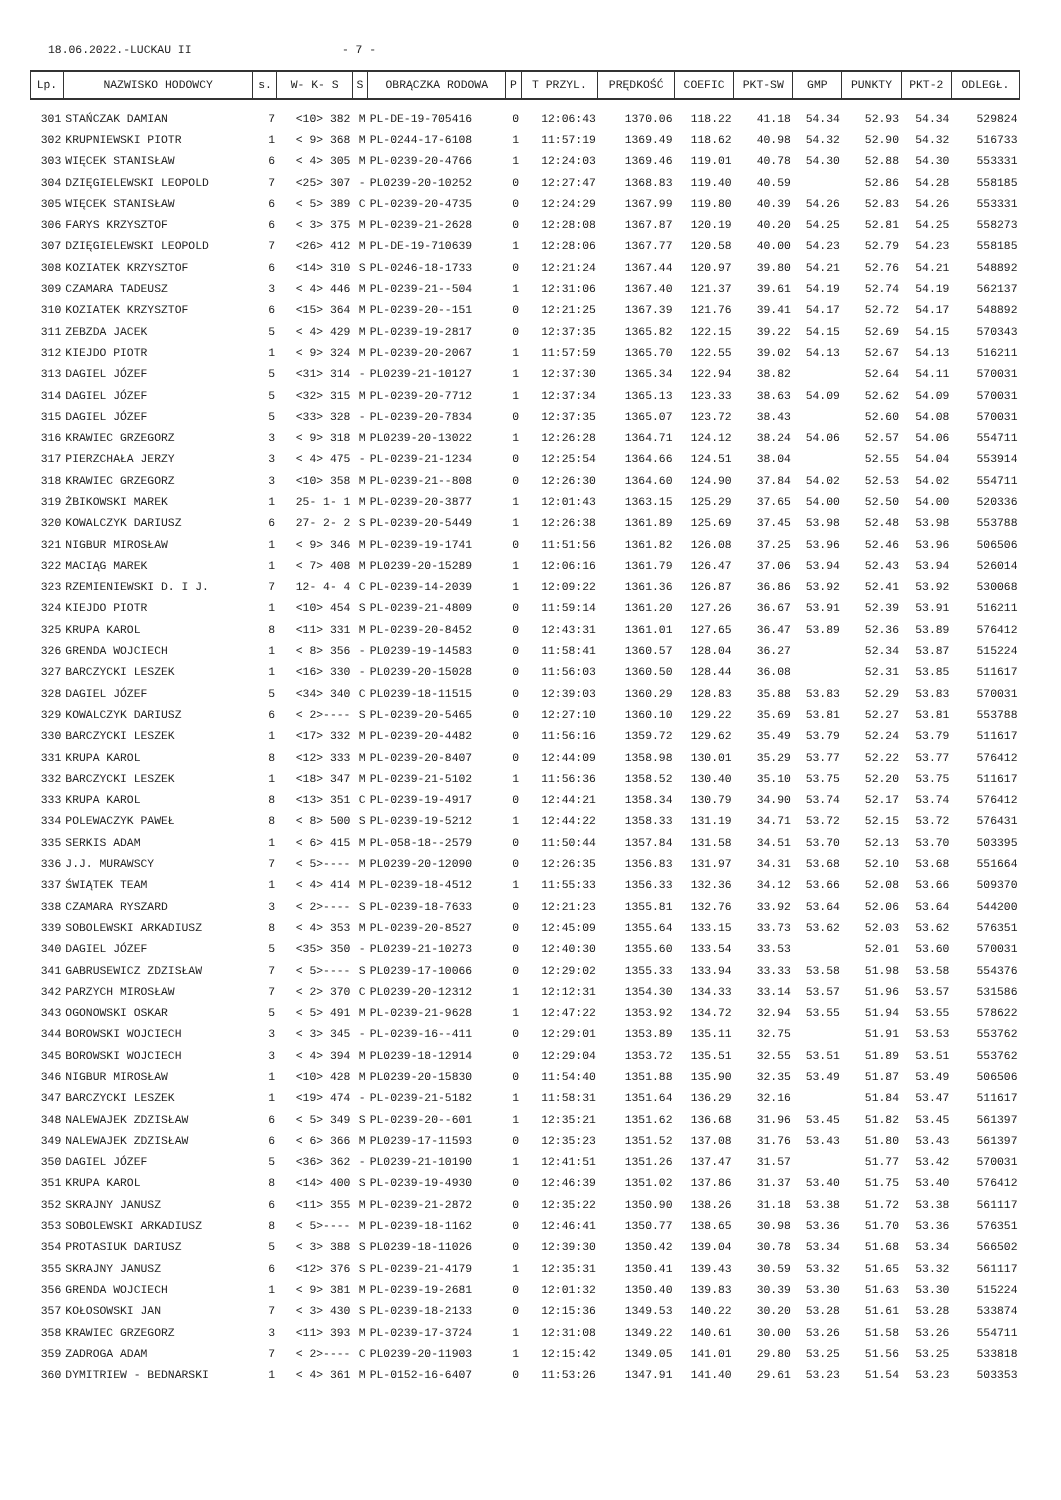18.06.2022.-LUCKAU II - 7 -
| Lp. | NAZWISKO HODOWCY | s. | W- K- S | S | OBRĄCZKA RODOWA | P | T PRZYL. | PRĘDKOŚĆ | COEFIC | PKT-SW | GMP | PUNKTY | PKT-2 | ODLEGŁ. |
| --- | --- | --- | --- | --- | --- | --- | --- | --- | --- | --- | --- | --- | --- | --- |
| 301 | STAŃCZAK DAMIAN | 7 | <10> 382 | M | PL-DE-19-705416 | 0 | 12:06:43 | 1370.06 | 118.22 | 41.18 | 54.34 | 52.93 | 54.34 | 529824 |
| 302 | KRUPNIEWSKI PIOTR | 1 | < 9> 368 | M | PL-0244-17-6108 | 1 | 11:57:19 | 1369.49 | 118.62 | 40.98 | 54.32 | 52.90 | 54.32 | 516733 |
| 303 | WIĘCEK STANISŁAW | 6 | < 4> 305 | M | PL-0239-20-4766 | 1 | 12:24:03 | 1369.46 | 119.01 | 40.78 | 54.30 | 52.88 | 54.30 | 553331 |
| 304 | DZIĘGIELEWSKI LEOPOLD | 7 | <25> 307 | - | PL0239-20-10252 | 0 | 12:27:47 | 1368.83 | 119.40 | 40.59 | | 52.86 | 54.28 | 558185 |
| 305 | WIĘCEK STANISŁAW | 6 | < 5> 389 | C | PL-0239-20-4735 | 0 | 12:24:29 | 1367.99 | 119.80 | 40.39 | 54.26 | 52.83 | 54.26 | 553331 |
| 306 | FARYS KRZYSZTOF | 6 | < 3> 375 | M | PL-0239-21-2628 | 0 | 12:28:08 | 1367.87 | 120.19 | 40.20 | 54.25 | 52.81 | 54.25 | 558273 |
| 307 | DZIĘGIELEWSKI LEOPOLD | 7 | <26> 412 | M | PL-DE-19-710639 | 1 | 12:28:06 | 1367.77 | 120.58 | 40.00 | 54.23 | 52.79 | 54.23 | 558185 |
| 308 | KOZIATEK KRZYSZTOF | 6 | <14> 310 | S | PL-0246-18-1733 | 0 | 12:21:24 | 1367.44 | 120.97 | 39.80 | 54.21 | 52.76 | 54.21 | 548892 |
| 309 | CZAMARA TADEUSZ | 3 | < 4> 446 | M | PL-0239-21--504 | 1 | 12:31:06 | 1367.40 | 121.37 | 39.61 | 54.19 | 52.74 | 54.19 | 562137 |
| 310 | KOZIATEK KRZYSZTOF | 6 | <15> 364 | M | PL-0239-20--151 | 0 | 12:21:25 | 1367.39 | 121.76 | 39.41 | 54.17 | 52.72 | 54.17 | 548892 |
| 311 | ZEBZDA JACEK | 5 | < 4> 429 | M | PL-0239-19-2817 | 0 | 12:37:35 | 1365.82 | 122.15 | 39.22 | 54.15 | 52.69 | 54.15 | 570343 |
| 312 | KIEJDO PIOTR | 1 | < 9> 324 | M | PL-0239-20-2067 | 1 | 11:57:59 | 1365.70 | 122.55 | 39.02 | 54.13 | 52.67 | 54.13 | 516211 |
| 313 | DAGIEL JÓZEF | 5 | <31> 314 | - | PL0239-21-10127 | 1 | 12:37:30 | 1365.34 | 122.94 | 38.82 | | 52.64 | 54.11 | 570031 |
| 314 | DAGIEL JÓZEF | 5 | <32> 315 | M | PL-0239-20-7712 | 1 | 12:37:34 | 1365.13 | 123.33 | 38.63 | 54.09 | 52.62 | 54.09 | 570031 |
| 315 | DAGIEL JÓZEF | 5 | <33> 328 | - | PL-0239-20-7834 | 0 | 12:37:35 | 1365.07 | 123.72 | 38.43 | | 52.60 | 54.08 | 570031 |
| 316 | KRAWIEC GRZEGORZ | 3 | < 9> 318 | M | PL0239-20-13022 | 1 | 12:26:28 | 1364.71 | 124.12 | 38.24 | 54.06 | 52.57 | 54.06 | 554711 |
| 317 | PIERZCHAŁA JERZY | 3 | < 4> 475 | - | PL-0239-21-1234 | 0 | 12:25:54 | 1364.66 | 124.51 | 38.04 | | 52.55 | 54.04 | 553914 |
| 318 | KRAWIEC GRZEGORZ | 3 | <10> 358 | M | PL-0239-21--808 | 0 | 12:26:30 | 1364.60 | 124.90 | 37.84 | 54.02 | 52.53 | 54.02 | 554711 |
| 319 | ŻBIKOWSKI MAREK | 1 | 25- 1- 1 | M | PL-0239-20-3877 | 1 | 12:01:43 | 1363.15 | 125.29 | 37.65 | 54.00 | 52.50 | 54.00 | 520336 |
| 320 | KOWALCZYK DARIUSZ | 6 | 27- 2- 2 | S | PL-0239-20-5449 | 1 | 12:26:38 | 1361.89 | 125.69 | 37.45 | 53.98 | 52.48 | 53.98 | 553788 |
| 321 | NIGBUR MIROSŁAW | 1 | < 9> 346 | M | PL-0239-19-1741 | 0 | 11:51:56 | 1361.82 | 126.08 | 37.25 | 53.96 | 52.46 | 53.96 | 506506 |
| 322 | MACIĄG MAREK | 1 | < 7> 408 | M | PL0239-20-15289 | 1 | 12:06:16 | 1361.79 | 126.47 | 37.06 | 53.94 | 52.43 | 53.94 | 526014 |
| 323 | RZEMIENIEWSKI D. I J. | 7 | 12- 4- 4 | C | PL-0239-14-2039 | 1 | 12:09:22 | 1361.36 | 126.87 | 36.86 | 53.92 | 52.41 | 53.92 | 530068 |
| 324 | KIEJDO PIOTR | 1 | <10> 454 | S | PL-0239-21-4809 | 0 | 11:59:14 | 1361.20 | 127.26 | 36.67 | 53.91 | 52.39 | 53.91 | 516211 |
| 325 | KRUPA KAROL | 8 | <11> 331 | M | PL-0239-20-8452 | 0 | 12:43:31 | 1361.01 | 127.65 | 36.47 | 53.89 | 52.36 | 53.89 | 576412 |
| 326 | GRENDA WOJCIECH | 1 | < 8> 356 | - | PL0239-19-14583 | 0 | 11:58:41 | 1360.57 | 128.04 | 36.27 | | 52.34 | 53.87 | 515224 |
| 327 | BARCZYCKI LESZEK | 1 | <16> 330 | - | PL0239-20-15028 | 0 | 11:56:03 | 1360.50 | 128.44 | 36.08 | | 52.31 | 53.85 | 511617 |
| 328 | DAGIEL JÓZEF | 5 | <34> 340 | C | PL0239-18-11515 | 0 | 12:39:03 | 1360.29 | 128.83 | 35.88 | 53.83 | 52.29 | 53.83 | 570031 |
| 329 | KOWALCZYK DARIUSZ | 6 | < 2>---- | S | PL-0239-20-5465 | 0 | 12:27:10 | 1360.10 | 129.22 | 35.69 | 53.81 | 52.27 | 53.81 | 553788 |
| 330 | BARCZYCKI LESZEK | 1 | <17> 332 | M | PL-0239-20-4482 | 0 | 11:56:16 | 1359.72 | 129.62 | 35.49 | 53.79 | 52.24 | 53.79 | 511617 |
| 331 | KRUPA KAROL | 8 | <12> 333 | M | PL-0239-20-8407 | 0 | 12:44:09 | 1358.98 | 130.01 | 35.29 | 53.77 | 52.22 | 53.77 | 576412 |
| 332 | BARCZYCKI LESZEK | 1 | <18> 347 | M | PL-0239-21-5102 | 1 | 11:56:36 | 1358.52 | 130.40 | 35.10 | 53.75 | 52.20 | 53.75 | 511617 |
| 333 | KRUPA KAROL | 8 | <13> 351 | C | PL-0239-19-4917 | 0 | 12:44:21 | 1358.34 | 130.79 | 34.90 | 53.74 | 52.17 | 53.74 | 576412 |
| 334 | POLEWACZYK PAWEŁ | 8 | < 8> 500 | S | PL-0239-19-5212 | 1 | 12:44:22 | 1358.33 | 131.19 | 34.71 | 53.72 | 52.15 | 53.72 | 576431 |
| 335 | SERKIS ADAM | 1 | < 6> 415 | M | PL-058-18--2579 | 0 | 11:50:44 | 1357.84 | 131.58 | 34.51 | 53.70 | 52.13 | 53.70 | 503395 |
| 336 | J.J. MURAWSCY | 7 | < 5>---- | M | PL0239-20-12090 | 0 | 12:26:35 | 1356.83 | 131.97 | 34.31 | 53.68 | 52.10 | 53.68 | 551664 |
| 337 | ŚWIĄTEK TEAM | 1 | < 4> 414 | M | PL-0239-18-4512 | 1 | 11:55:33 | 1356.33 | 132.36 | 34.12 | 53.66 | 52.08 | 53.66 | 509370 |
| 338 | CZAMARA RYSZARD | 3 | < 2>---- | S | PL-0239-18-7633 | 0 | 12:21:23 | 1355.81 | 132.76 | 33.92 | 53.64 | 52.06 | 53.64 | 544200 |
| 339 | SOBOLEWSKI ARKADIUSZ | 8 | < 4> 353 | M | PL-0239-20-8527 | 0 | 12:45:09 | 1355.64 | 133.15 | 33.73 | 53.62 | 52.03 | 53.62 | 576351 |
| 340 | DAGIEL JÓZEF | 5 | <35> 350 | - | PL0239-21-10273 | 0 | 12:40:30 | 1355.60 | 133.54 | 33.53 | | 52.01 | 53.60 | 570031 |
| 341 | GABRUSEWICZ ZDZISŁAW | 7 | < 5>---- | S | PL0239-17-10066 | 0 | 12:29:02 | 1355.33 | 133.94 | 33.33 | 53.58 | 51.98 | 53.58 | 554376 |
| 342 | PARZYCH MIROSŁAW | 7 | < 2> 370 | C | PL0239-20-12312 | 1 | 12:12:31 | 1354.30 | 134.33 | 33.14 | 53.57 | 51.96 | 53.57 | 531586 |
| 343 | OGONOWSKI OSKAR | 5 | < 5> 491 | M | PL-0239-21-9628 | 1 | 12:47:22 | 1353.92 | 134.72 | 32.94 | 53.55 | 51.94 | 53.55 | 578622 |
| 344 | BOROWSKI WOJCIECH | 3 | < 3> 345 | - | PL-0239-16--411 | 0 | 12:29:01 | 1353.89 | 135.11 | 32.75 | | 51.91 | 53.53 | 553762 |
| 345 | BOROWSKI WOJCIECH | 3 | < 4> 394 | M | PL0239-18-12914 | 0 | 12:29:04 | 1353.72 | 135.51 | 32.55 | 53.51 | 51.89 | 53.51 | 553762 |
| 346 | NIGBUR MIROSŁAW | 1 | <10> 428 | M | PL0239-20-15830 | 0 | 11:54:40 | 1351.88 | 135.90 | 32.35 | 53.49 | 51.87 | 53.49 | 506506 |
| 347 | BARCZYCKI LESZEK | 1 | <19> 474 | - | PL-0239-21-5182 | 1 | 11:58:31 | 1351.64 | 136.29 | 32.16 | | 51.84 | 53.47 | 511617 |
| 348 | NALEWAJEK ZDZISŁAW | 6 | < 5> 349 | S | PL-0239-20--601 | 1 | 12:35:21 | 1351.62 | 136.68 | 31.96 | 53.45 | 51.82 | 53.45 | 561397 |
| 349 | NALEWAJEK ZDZISŁAW | 6 | < 6> 366 | M | PL0239-17-11593 | 0 | 12:35:23 | 1351.52 | 137.08 | 31.76 | 53.43 | 51.80 | 53.43 | 561397 |
| 350 | DAGIEL JÓZEF | 5 | <36> 362 | - | PL0239-21-10190 | 1 | 12:41:51 | 1351.26 | 137.47 | 31.57 | | 51.77 | 53.42 | 570031 |
| 351 | KRUPA KAROL | 8 | <14> 400 | S | PL-0239-19-4930 | 0 | 12:46:39 | 1351.02 | 137.86 | 31.37 | 53.40 | 51.75 | 53.40 | 576412 |
| 352 | SKRAJNY JANUSZ | 6 | <11> 355 | M | PL-0239-21-2872 | 0 | 12:35:22 | 1350.90 | 138.26 | 31.18 | 53.38 | 51.72 | 53.38 | 561117 |
| 353 | SOBOLEWSKI ARKADIUSZ | 8 | < 5>---- | M | PL-0239-18-1162 | 0 | 12:46:41 | 1350.77 | 138.65 | 30.98 | 53.36 | 51.70 | 53.36 | 576351 |
| 354 | PROTASIUK DARIUSZ | 5 | < 3> 388 | S | PL0239-18-11026 | 0 | 12:39:30 | 1350.42 | 139.04 | 30.78 | 53.34 | 51.68 | 53.34 | 566502 |
| 355 | SKRAJNY JANUSZ | 6 | <12> 376 | S | PL-0239-21-4179 | 1 | 12:35:31 | 1350.41 | 139.43 | 30.59 | 53.32 | 51.65 | 53.32 | 561117 |
| 356 | GRENDA WOJCIECH | 1 | < 9> 381 | M | PL-0239-19-2681 | 0 | 12:01:32 | 1350.40 | 139.83 | 30.39 | 53.30 | 51.63 | 53.30 | 515224 |
| 357 | KOŁOSOWSKI JAN | 7 | < 3> 430 | S | PL-0239-18-2133 | 0 | 12:15:36 | 1349.53 | 140.22 | 30.20 | 53.28 | 51.61 | 53.28 | 533874 |
| 358 | KRAWIEC GRZEGORZ | 3 | <11> 393 | M | PL-0239-17-3724 | 1 | 12:31:08 | 1349.22 | 140.61 | 30.00 | 53.26 | 51.58 | 53.26 | 554711 |
| 359 | ZADROGA ADAM | 7 | < 2>---- | C | PL0239-20-11903 | 1 | 12:15:42 | 1349.05 | 141.01 | 29.80 | 53.25 | 51.56 | 53.25 | 533818 |
| 360 | DYMITRIEW - BEDNARSKI | 1 | < 4> 361 | M | PL-0152-16-6407 | 0 | 11:53:26 | 1347.91 | 141.40 | 29.61 | 53.23 | 51.54 | 53.23 | 503353 |